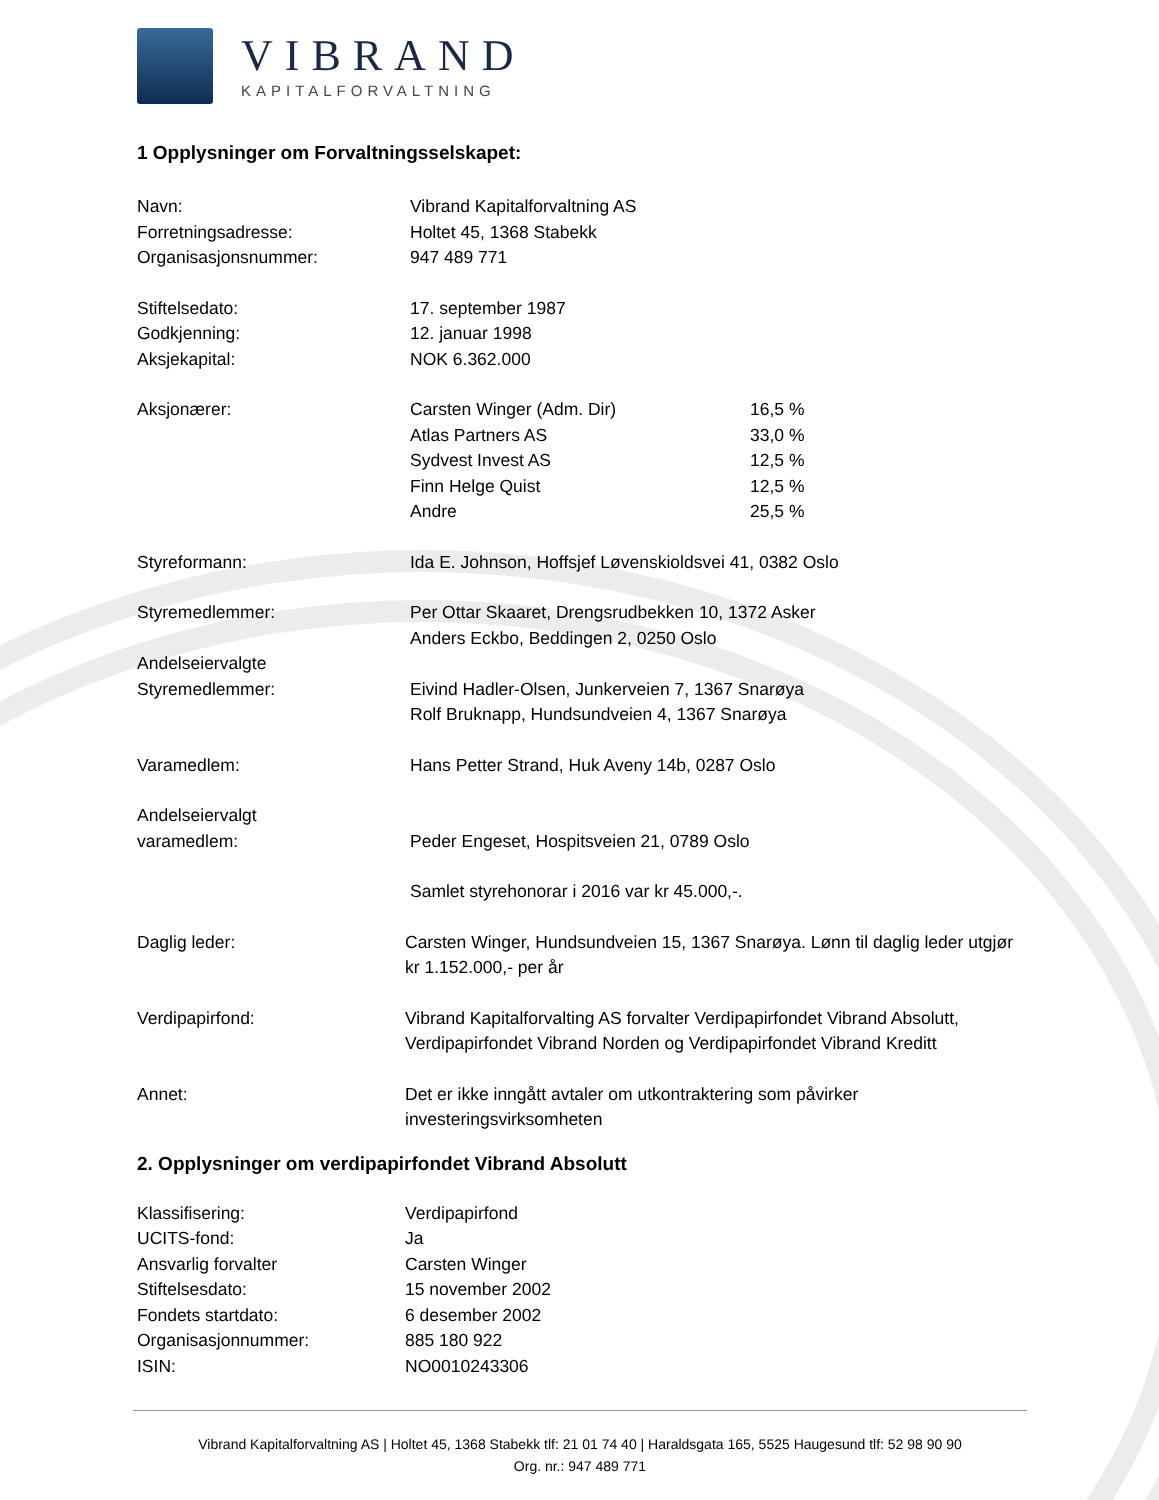VIBRAND
KAPITALFORVALTNING
1 Opplysninger om Forvaltningsselskapet:
Navn: Vibrand Kapitalforvaltning AS
Forretningsadresse: Holtet 45, 1368 Stabekk
Organisasjonsnummer: 947 489 771
Stiftelsedato: 17. september 1987
Godkjenning: 12. januar 1998
Aksjekapital: NOK 6.362.000
Aksjonærer: Carsten Winger (Adm. Dir) 16,5 %
Atlas Partners AS 33,0 %
Sydvest Invest AS 12,5 %
Finn Helge Quist 12,5 %
Andre 25,5 %
Styreformann: Ida E. Johnson, Hoffsjef Løvenskioldsvei 41, 0382 Oslo
Styremedlemmer: Per Ottar Skaaret, Drengsrudbekken 10, 1372 Asker
Anders Eckbo, Beddingen 2, 0250 Oslo
Andelseiervalgte
Styremedlemmer:
Eivind Hadler-Olsen, Junkerveien 7, 1367 Snarøya
Rolf Bruknapp, Hundsundveien 4, 1367 Snarøya
Varamedlem: Hans Petter Strand, Huk Aveny 14b, 0287 Oslo
Andelseiervalgt
varamedlem:
Peder Engeset, Hospitsveien 21, 0789 Oslo
Samlet styrehonorar i 2016 var kr 45.000,-.
Daglig leder: Carsten Winger, Hundsundveien 15, 1367 Snarøya. Lønn til daglig leder utgjør kr 1.152.000,- per år
Verdipapirfond: Vibrand Kapitalforvalting AS forvalter Verdipapirfondet Vibrand Absolutt, Verdipapirfondet Vibrand Norden og Verdipapirfondet Vibrand Kreditt
Annet: Det er ikke inngått avtaler om utkontraktering som påvirker investeringsvirksomheten
2. Opplysninger om verdipapirfondet Vibrand Absolutt
Klassifisering: Verdipapirfond
UCITS-fond: Ja
Ansvarlig forvalter Carsten Winger
Stiftelsesdato: 15 november 2002
Fondets startdato: 6 desember 2002
Organisasjonnummer: 885 180 922
ISIN: NO0010243306
Vibrand Kapitalforvaltning AS | Holtet 45, 1368 Stabekk tlf: 21 01 74 40 | Haraldsgata 165, 5525 Haugesund tlf: 52 98 90 90
Org. nr.: 947 489 771